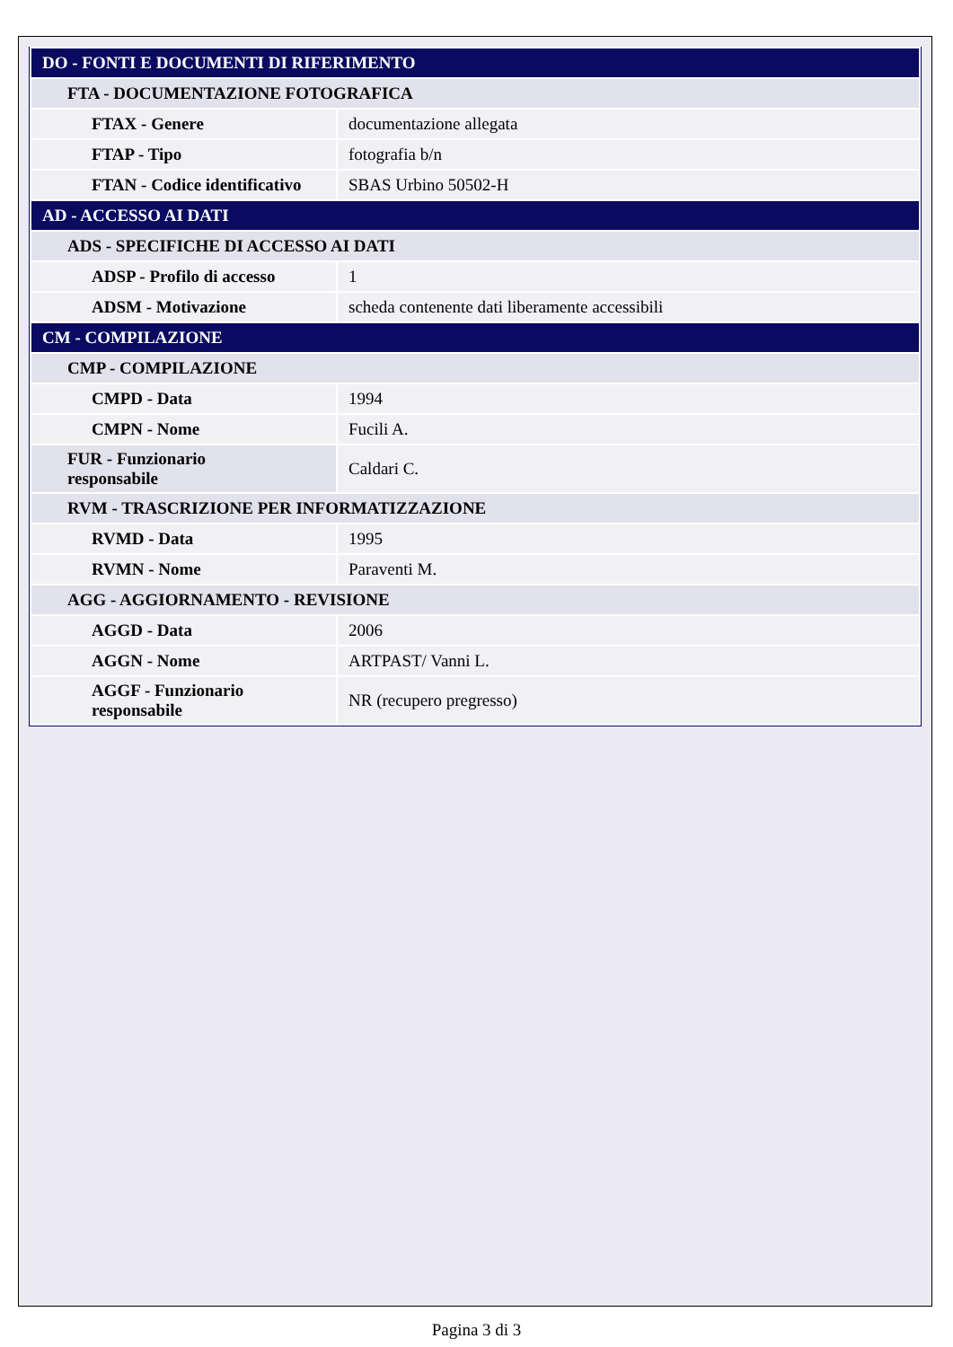| DO - FONTI E DOCUMENTI DI RIFERIMENTO | |
| FTA - DOCUMENTAZIONE FOTOGRAFICA | |
| FTAX - Genere | documentazione allegata |
| FTAP - Tipo | fotografia b/n |
| FTAN - Codice identificativo | SBAS Urbino 50502-H |
| AD - ACCESSO AI DATI | |
| ADS - SPECIFICHE DI ACCESSO AI DATI | |
| ADSP - Profilo di accesso | 1 |
| ADSM - Motivazione | scheda contenente dati liberamente accessibili |
| CM - COMPILAZIONE | |
| CMP - COMPILAZIONE | |
| CMPD - Data | 1994 |
| CMPN - Nome | Fucili A. |
| FUR - Funzionario responsabile | Caldari C. |
| RVM - TRASCRIZIONE PER INFORMATIZZAZIONE | |
| RVMD - Data | 1995 |
| RVMN - Nome | Paraventi M. |
| AGG - AGGIORNAMENTO - REVISIONE | |
| AGGD - Data | 2006 |
| AGGN - Nome | ARTPAST/ Vanni L. |
| AGGF - Funzionario responsabile | NR (recupero pregresso) |
Pagina 3 di 3